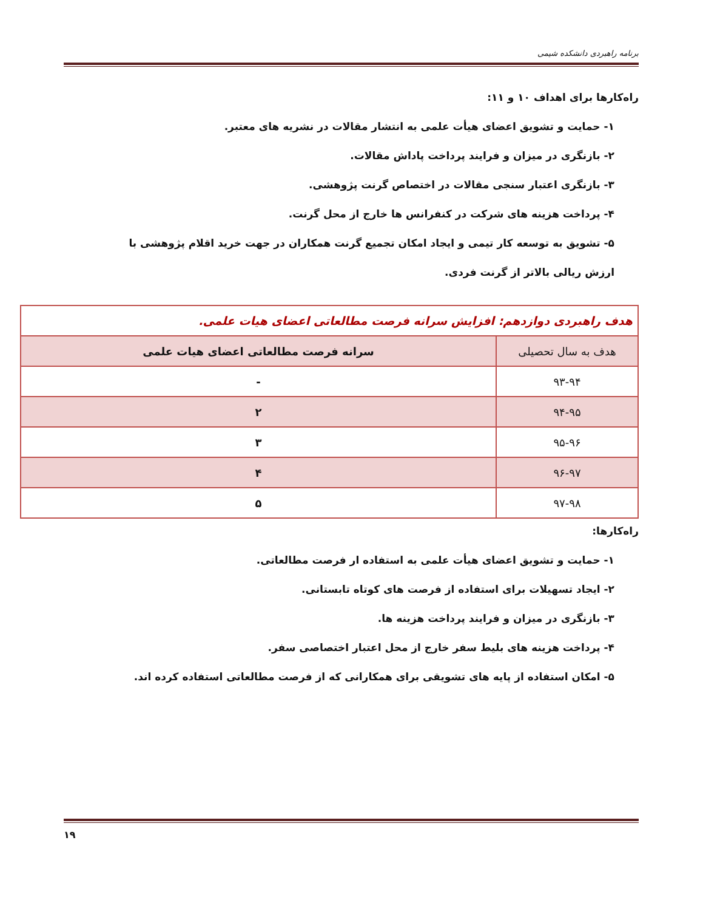برنامه راهبردی دانشکده شیمی
راه‌کارها برای اهداف ۱۰ و ۱۱:
۱- حمایت و تشویق اعضای هیأت علمی به انتشار مقالات در نشریه های معتبر.
۲- بازنگری در میزان و فرایند پرداخت پاداش مقالات.
۳- بازنگری اعتبار سنجی مقالات در اختصاص گرنت پژوهشی.
۴- پرداخت هزینه های شرکت در کنفرانس ها خارج از محل گرنت.
۵- تشویق به توسعه کار تیمی و ایجاد امکان تجمیع گرنت همکاران در جهت خرید اقلام پژوهشی با
ارزش ریالی بالاتر از گرنت فردی.
| هدف راهبردی دوازدهم: افزایش سرانه فرصت مطالعاتی اعضای هیات علمی. | |
| --- | --- |
| هدف به سال تحصیلی | سرانه فرصت مطالعاتی اعضای هیات علمی |
| ۹۳-۹۴ | - |
| ۹۴-۹۵ | ۲ |
| ۹۵-۹۶ | ۳ |
| ۹۶-۹۷ | ۴ |
| ۹۷-۹۸ | ۵ |
راه‌کارها:
۱- حمایت و تشویق اعضای هیأت علمی به استفاده ار فرصت مطالعاتی.
۲- ایجاد تسهیلات برای استفاده از فرصت های کوتاه تابستانی.
۳- بازنگری در میزان و فرایند پرداخت هزینه ها.
۴- پرداخت هزینه های بلیط سفر خارج از محل اعتبار اختصاصی سفر.
۵- امکان استفاده از پایه های تشویقی برای همکارانی که از فرصت مطالعاتی استفاده کرده اند.
۱۹